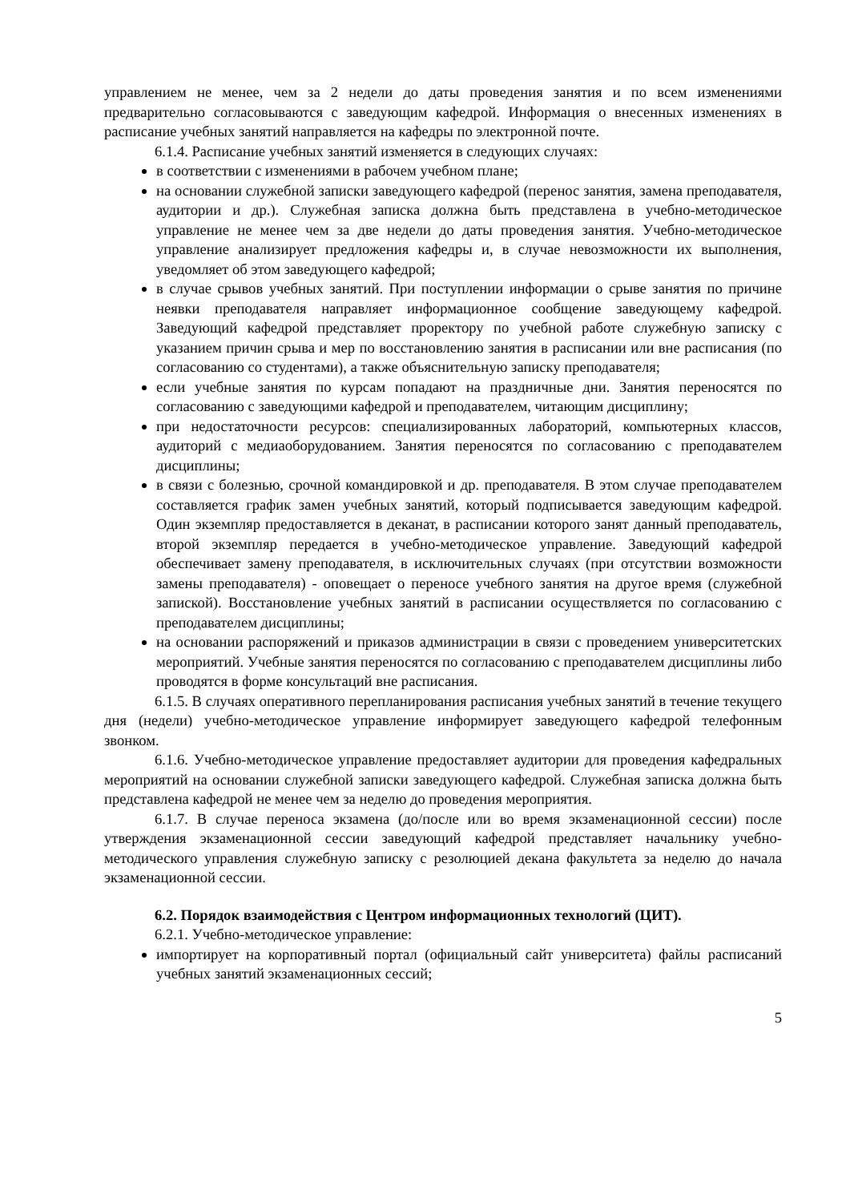управлением не менее, чем за 2 недели до даты проведения занятия и по всем изменениями предварительно согласовываются с заведующим кафедрой. Информация о внесенных изменениях в расписание учебных занятий направляется на кафедры по электронной почте.
6.1.4. Расписание учебных занятий изменяется в следующих случаях:
в соответствии с изменениями в рабочем учебном плане;
на основании служебной записки заведующего кафедрой (перенос занятия, замена преподавателя, аудитории и др.). Служебная записка должна быть представлена в учебно-методическое управление не менее чем за две недели до даты проведения занятия. Учебно-методическое управление анализирует предложения кафедры и, в случае невозможности их выполнения, уведомляет об этом заведующего кафедрой;
в случае срывов учебных занятий. При поступлении информации о срыве занятия по причине неявки преподавателя направляет информационное сообщение заведующему кафедрой. Заведующий кафедрой представляет проректору по учебной работе служебную записку с указанием причин срыва и мер по восстановлению занятия в расписании или вне расписания (по согласованию со студентами), а также объяснительную записку преподавателя;
если учебные занятия по курсам попадают на праздничные дни. Занятия переносятся по согласованию с заведующими кафедрой и преподавателем, читающим дисциплину;
при недостаточности ресурсов: специализированных лабораторий, компьютерных классов, аудиторий с медиаоборудованием. Занятия переносятся по согласованию с преподавателем дисциплины;
в связи с болезнью, срочной командировкой и др. преподавателя. В этом случае преподавателем составляется график замен учебных занятий, который подписывается заведующим кафедрой. Один экземпляр предоставляется в деканат, в расписании которого занят данный преподаватель, второй экземпляр передается в учебно-методическое управление. Заведующий кафедрой обеспечивает замену преподавателя, в исключительных случаях (при отсутствии возможности замены преподавателя) - оповещает о переносе учебного занятия на другое время (служебной запиской). Восстановление учебных занятий в расписании осуществляется по согласованию с преподавателем дисциплины;
на основании распоряжений и приказов администрации в связи с проведением университетских мероприятий. Учебные занятия переносятся по согласованию с преподавателем дисциплины либо проводятся в форме консультаций вне расписания.
6.1.5. В случаях оперативного перепланирования расписания учебных занятий в течение текущего дня (недели) учебно-методическое управление информирует заведующего кафедрой телефонным звонком.
6.1.6. Учебно-методическое управление предоставляет аудитории для проведения кафедральных мероприятий на основании служебной записки заведующего кафедрой. Служебная записка должна быть представлена кафедрой не менее чем за неделю до проведения мероприятия.
6.1.7. В случае переноса экзамена (до/после или во время экзаменационной сессии) после утверждения экзаменационной сессии заведующий кафедрой представляет начальнику учебно-методического управления служебную записку с резолюцией декана факультета за неделю до начала экзаменационной сессии.
6.2. Порядок взаимодействия с Центром информационных технологий (ЦИТ).
6.2.1. Учебно-методическое управление:
импортирует на корпоративный портал (официальный сайт университета) файлы расписаний учебных занятий экзаменационных сессий;
5